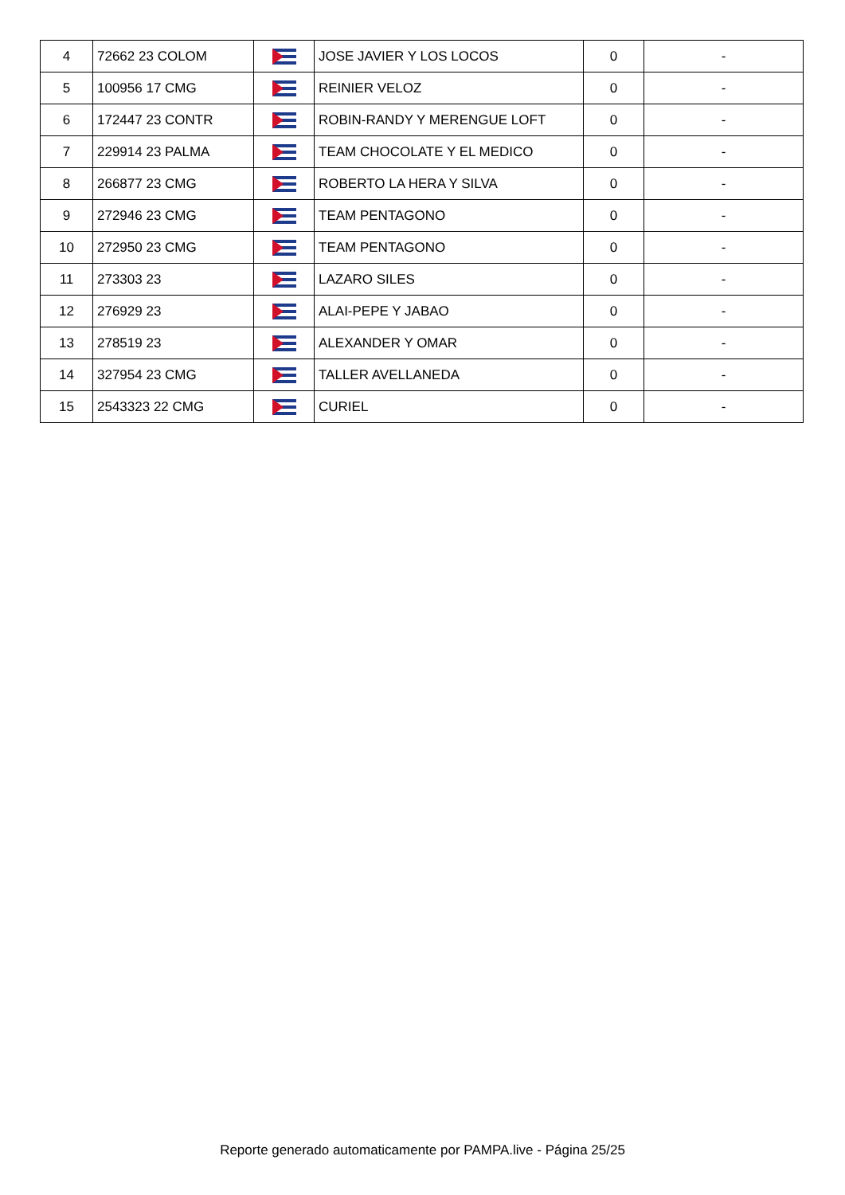| 4 | 72662 23 COLOM | | JOSE JAVIER Y LOS LOCOS | 0 | - |
| 5 | 100956 17 CMG | | REINIER VELOZ | 0 | - |
| 6 | 172447 23 CONTR | | ROBIN-RANDY Y MERENGUE LOFT | 0 | - |
| 7 | 229914 23 PALMA | | TEAM CHOCOLATE Y EL MEDICO | 0 | - |
| 8 | 266877 23 CMG | | ROBERTO LA HERA Y SILVA | 0 | - |
| 9 | 272946 23 CMG | | TEAM PENTAGONO | 0 | - |
| 10 | 272950 23 CMG | | TEAM PENTAGONO | 0 | - |
| 11 | 273303 23 | | LAZARO SILES | 0 | - |
| 12 | 276929 23 | | ALAI-PEPE Y JABAO | 0 | - |
| 13 | 278519 23 | | ALEXANDER Y OMAR | 0 | - |
| 14 | 327954 23 CMG | | TALLER AVELLANEDA | 0 | - |
| 15 | 2543323 22 CMG | | CURIEL | 0 | - |
Reporte generado automaticamente por PAMPA.live - Página 25/25